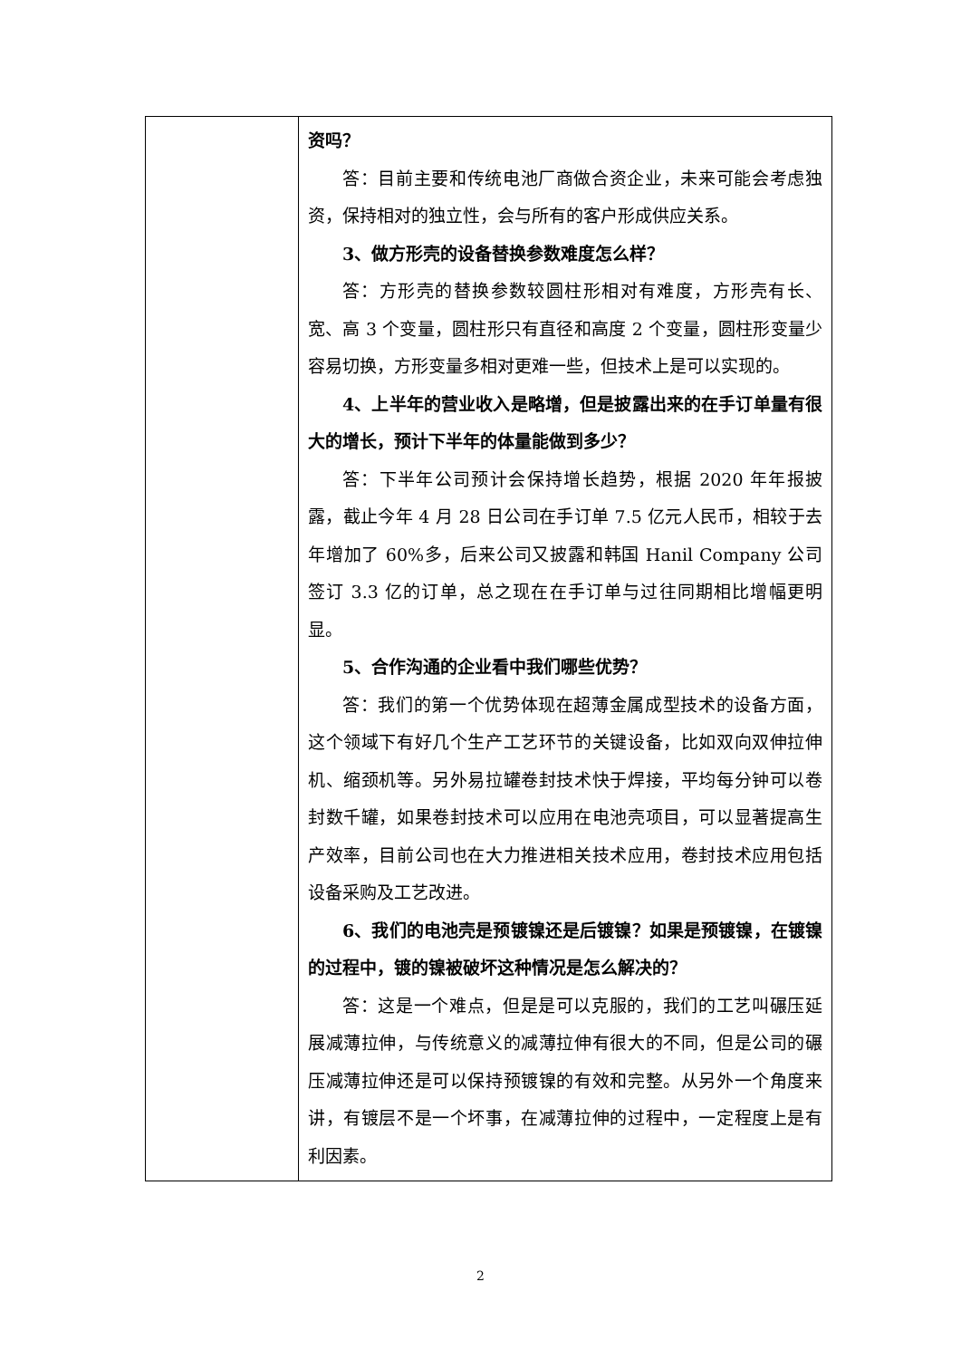| | 资吗？ 答：目前主要和传统电池厂商做合资企业，未来可能会考虑独资，保持相对的独立性，会与所有的客户形成供应关系。 3、做方形壳的设备替换参数难度怎么样？ 答：方形壳的替换参数较圆柱形相对有难度，方形壳有长、宽、高 3 个变量，圆柱形只有直径和高度 2 个变量，圆柱形变量少容易切换，方形变量多相对更难一些，但技术上是可以实现的。 4、上半年的营业收入是略增，但是披露出来的在手订单量有很大的增长，预计下半年的体量能做到多少？ 答：下半年公司预计会保持增长趋势，根据 2020 年年报披露，截止今年 4 月 28 日公司在手订单 7.5 亿元人民币，相较于去年增加了 60%多，后来公司又披露和韩国 Hanil Company 公司签订 3.3 亿的订单，总之现在在手订单与过往同期相比增幅更明显。 5、合作沟通的企业看中我们哪些优势？ 答：我们的第一个优势体现在超薄金属成型技术的设备方面，这个领域下有好几个生产工艺环节的关键设备，比如双向双伸拉伸机、缩颈机等。另外易拉罐卷封技术快于焊接，平均每分钟可以卷封数千罐，如果卷封技术可以应用在电池壳项目，可以显著提高生产效率，目前公司也在大力推进相关技术应用，卷封技术应用包括设备采购及工艺改进。 6、我们的电池壳是预镀镍还是后镀镍？如果是预镀镍，在镀镍的过程中，镀的镍被破坏这种情况是怎么解决的？ 答：这是一个难点，但是是可以克服的，我们的工艺叫碾压延展减薄拉伸，与传统意义的减薄拉伸有很大的不同，但是公司的碾压减薄拉伸还是可以保持预镀镍的有效和完整。从另外一个角度来讲，有镀层不是一个坏事，在减薄拉伸的过程中，一定程度上是有利因素。 |
2